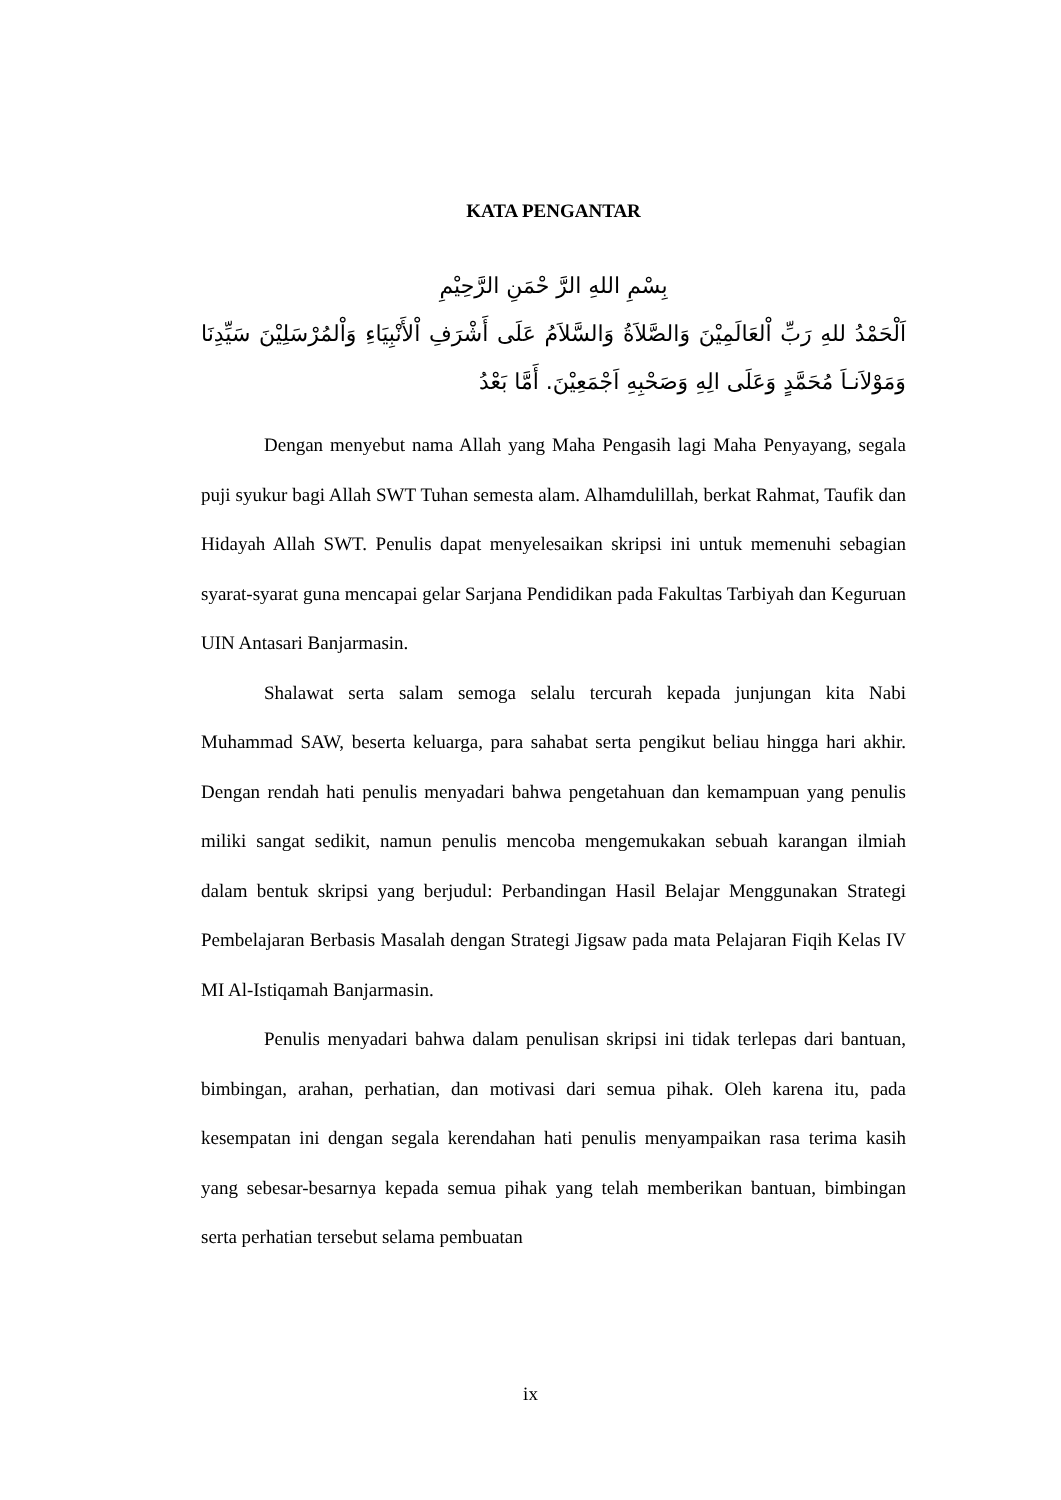KATA PENGANTAR
بِسْمِ اللهِ الرَّ حْمَنِ الرَّحِيْمِ
اَلْحَمْدُ للهِ رَبِّ اْلعَالَمِيْنَ وَالصَّلاَةُ وَالسَّلاَمُ عَلَى أَشْرَفِ اْلأَنْبِيَاءِ وَاْلمُرْسَلِيْنَ سَيِّدِنَا وَمَوْلاَنـاَ مُحَمَّدٍ وَعَلَى الِهِ وَصَحْبِهِ اَجْمَعِيْنَ. أَمَّا بَعْدُ
Dengan menyebut nama Allah yang Maha Pengasih lagi Maha Penyayang, segala puji syukur bagi Allah SWT Tuhan semesta alam. Alhamdulillah, berkat Rahmat, Taufik dan Hidayah Allah SWT. Penulis dapat menyelesaikan skripsi ini untuk memenuhi sebagian syarat-syarat guna mencapai gelar Sarjana Pendidikan pada Fakultas Tarbiyah dan Keguruan UIN Antasari Banjarmasin.
Shalawat serta salam semoga selalu tercurah kepada junjungan kita Nabi Muhammad SAW, beserta keluarga, para sahabat serta pengikut beliau hingga hari akhir. Dengan rendah hati penulis menyadari bahwa pengetahuan dan kemampuan yang penulis miliki sangat sedikit, namun penulis mencoba mengemukakan sebuah karangan ilmiah dalam bentuk skripsi yang berjudul: Perbandingan Hasil Belajar Menggunakan Strategi Pembelajaran Berbasis Masalah dengan Strategi Jigsaw pada mata Pelajaran Fiqih Kelas IV MI Al-Istiqamah Banjarmasin.
Penulis menyadari bahwa dalam penulisan skripsi ini tidak terlepas dari bantuan, bimbingan, arahan, perhatian, dan motivasi dari semua pihak. Oleh karena itu, pada kesempatan ini dengan segala kerendahan hati penulis menyampaikan rasa terima kasih yang sebesar-besarnya kepada semua pihak yang telah memberikan bantuan, bimbingan serta perhatian tersebut selama pembuatan
ix